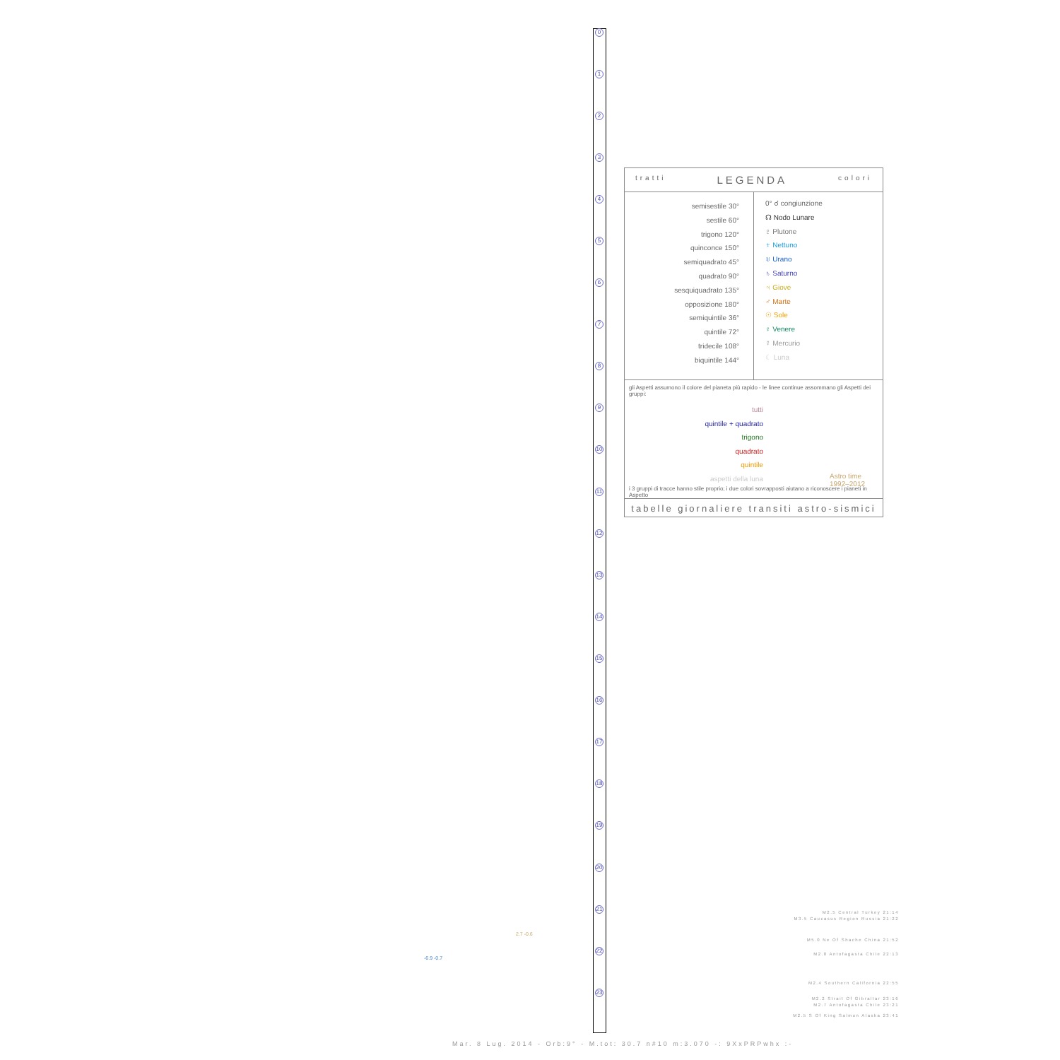0
1
2
3
4
5
6
7
8
9
10
11
12
13
14
15
16
17
18
19
20
21
22
23
tratti LEGENDA colori
semisestile 30°
sestile 60°
trigono 120°
quinconce 150°
semiquadrato 45°
quadrato 90°
sesquiquadrato 135°
opposizione 180°
semiquintile 36°
quintile 72°
tridecile 108°
biquintile 144°
0° ☌ congiunzione
☊ Nodo Lunare
♇ Plutone
♆ Nettuno
♅ Urano
♄ Saturno
♃ Giove
♂ Marte
☉ Sole
♀ Venere
☿ Mercurio
☾ Luna
gli Aspetti assumono il colore del pianeta più rapido - le linee continue assommano gli Aspetti dei gruppi:
tutti
quintile + quadrato
trigono
quadrato
quintile
aspetti della luna
Astro time 1992–2012
i 3 gruppi di tracce hanno stile proprio; i due colori sovrapposti aiutano a riconoscere i pianeti in Aspetto
tabelle giornaliere transiti astro-sismici
M2.5 Central Turkey 21:14
M3.5 Caucasus Region Russia 21:22
M5.0 Ne Of Shache China 21:52
M2.8 Antofagasta Chile 22:13
M2.4 Southern California 22:55
M2.2 Strait Of Gibraltar 23:16
M2.7 Antofagasta Chile 23:21
M2.5 S Of King Salmon Alaska 23:41
-6.9 -0.7
2.7 -0.6
Mar. 8 Lug. 2014 - Orb:9° - M.tot: 30.7 n#10 m:3.070 -: 9XxPRPwhx :-